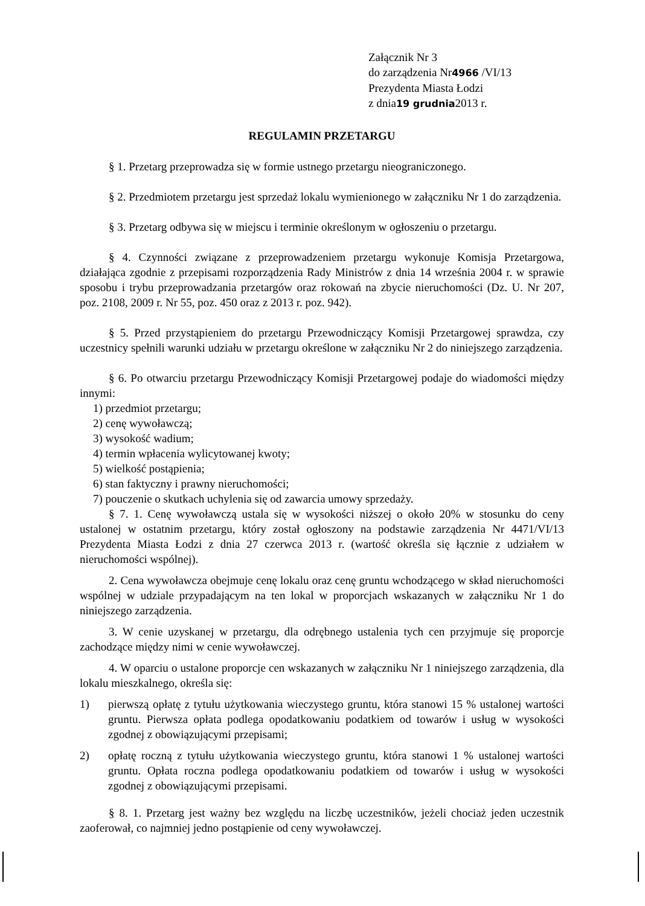Załącznik Nr 3
do zarządzenia Nr4966 /VI/13
Prezydenta Miasta Łodzi
z dnia19 grudnia2013 r.
REGULAMIN PRZETARGU
§ 1. Przetarg przeprowadza się w formie ustnego przetargu nieograniczonego.
§ 2. Przedmiotem przetargu jest sprzedaż lokalu wymienionego w załączniku Nr 1 do zarządzenia.
§ 3. Przetarg odbywa się w miejscu i terminie określonym w ogłoszeniu o przetargu.
§ 4. Czynności związane z przeprowadzeniem przetargu wykonuje Komisja Przetargowa, działająca zgodnie z przepisami rozporządzenia Rady Ministrów z dnia 14 września 2004 r. w sprawie sposobu i trybu przeprowadzania przetargów oraz rokowań na zbycie nieruchomości (Dz. U. Nr 207, poz. 2108, 2009 r. Nr 55, poz. 450 oraz z 2013 r. poz. 942).
§ 5. Przed przystąpieniem do przetargu Przewodniczący Komisji Przetargowej sprawdza, czy uczestnicy spełnili warunki udziału w przetargu określone w załączniku Nr 2 do niniejszego zarządzenia.
§ 6. Po otwarciu przetargu Przewodniczący Komisji Przetargowej podaje do wiadomości między innymi:
1) przedmiot przetargu;
2) cenę wywoławczą;
3) wysokość wadium;
4) termin wpłacenia wylicytowanej kwoty;
5) wielkość postąpienia;
6) stan faktyczny i prawny nieruchomości;
7) pouczenie o skutkach uchylenia się od zawarcia umowy sprzedaży.
§ 7. 1. Cenę wywoławczą ustala się w wysokości niższej o około 20% w stosunku do ceny ustalonej w ostatnim przetargu, który został ogłoszony na podstawie zarządzenia Nr 4471/VI/13 Prezydenta Miasta Łodzi z dnia 27 czerwca 2013 r. (wartość określa się łącznie z udziałem w nieruchomości wspólnej).
2. Cena wywoławcza obejmuje cenę lokalu oraz cenę gruntu wchodzącego w skład nieruchomości wspólnej w udziale przypadającym na ten lokal w proporcjach wskazanych w załączniku Nr 1 do niniejszego zarządzenia.
3. W cenie uzyskanej w przetargu, dla odrębnego ustalenia tych cen przyjmuje się proporcje zachodzące między nimi w cenie wywoławczej.
4. W oparciu o ustalone proporcje cen wskazanych w załączniku Nr 1 niniejszego zarządzenia, dla lokalu mieszkalnego, określa się:
1) pierwszą opłatę z tytułu użytkowania wieczystego gruntu, która stanowi 15 % ustalonej wartości gruntu. Pierwsza opłata podlega opodatkowaniu podatkiem od towarów i usług w wysokości zgodnej z obowiązującymi przepisami;
2) opłatę roczną z tytułu użytkowania wieczystego gruntu, która stanowi 1 % ustalonej wartości gruntu. Opłata roczna podlega opodatkowaniu podatkiem od towarów i usług w wysokości zgodnej z obowiązującymi przepisami.
§ 8. 1. Przetarg jest ważny bez względu na liczbę uczestników, jeżeli chociaż jeden uczestnik zaoferował, co najmniej jedno postąpienie od ceny wywoławczej.